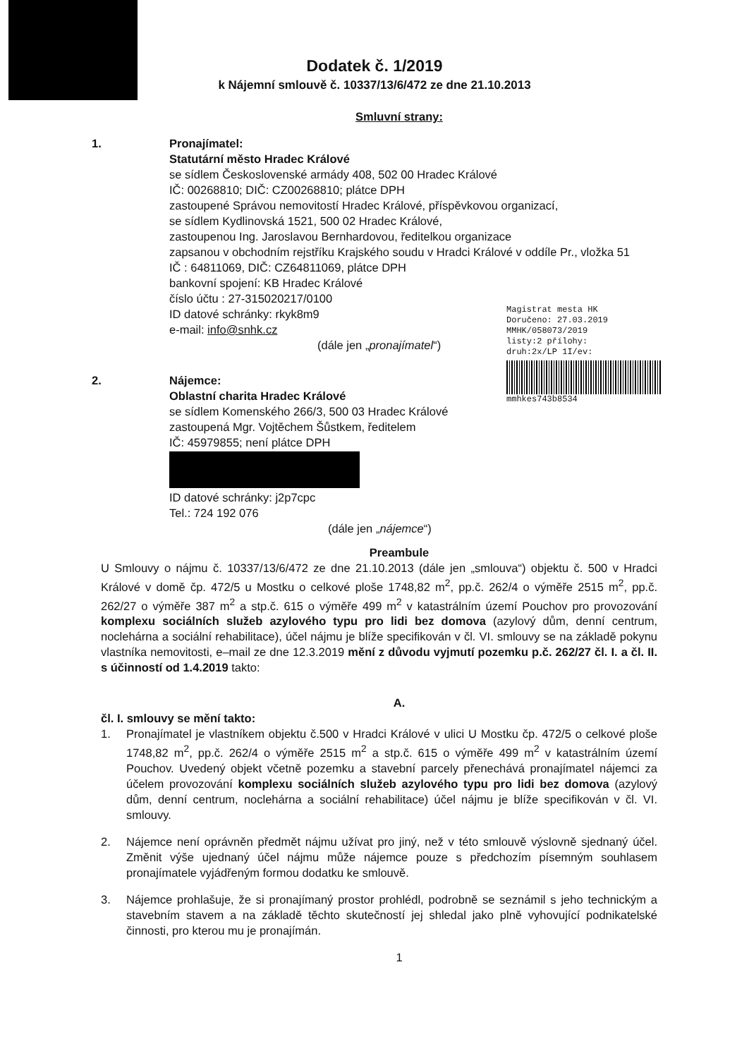Dodatek č. 1/2019
k Nájemní smlouvě č. 10337/13/6/472 ze dne 21.10.2013
Smluvní strany:
1. Pronajímatel:
Statutární město Hradec Králové
se sídlem Československé armády 408, 502 00 Hradec Králové
IČ: 00268810; DIČ: CZ00268810; plátce DPH
zastoupené Správou nemovitostí Hradec Králové, příspěvkovou organizací,
se sídlem Kydlinovská 1521, 500 02 Hradec Králové,
zastoupenou Ing. Jaroslavou Bernhardovou, ředitelkou organizace
zapsanou v obchodním rejstříku Krajského soudu v Hradci Králové v oddíle Pr., vložka 51
IČ : 64811069, DIČ: CZ64811069, plátce DPH
bankovní spojení: KB Hradec Králové
číslo účtu : 27-315020217/0100
ID datové schránky: rkyk8m9
e-mail: info@snhk.cz
(dále jen „pronajímatel“)
Magistrat mesta HK
Doručeno: 27.03.2019
MMHK/058073/2019
listy:2 přílohy:
druh:2x/LP 1I/ev:
mmhkes743b8534
2. Nájemce:
Oblastní charita Hradec Králové
se sídlem Komenského 266/3, 500 03 Hradec Králové
zastoupená Mgr. Vojtěchem Šůstkem, ředitelem
IČ: 45979855; není plátce DPH
ID datové schránky: j2p7cpc
Tel.: 724 192 076
(dále jen „nájemce“)
Preambule
U Smlouvy o nájmu č. 10337/13/6/472 ze dne 21.10.2013 (dále jen „smlouva“) objektu č. 500 v Hradci Králové v domě čp. 472/5 u Mostku o celkové ploše 1748,82 m<sup>2</sup>, pp.č. 262/4 o výměře 2515 m<sup>2</sup>, pp.č. 262/27 o výměře 387 m<sup>2</sup> a stp.č. 615 o výměře 499 m<sup>2</sup> v katastrálním území Pouchov pro provozování komplexu sociálních služeb azylového typu pro lidi bez domova (azylový dům, denní centrum, noclehárna a sociální rehabilitace), účel nájmu je blíže specifikován v čl. VI. smlouvy se na základě pokynu vlastníka nemovitosti, e–mail ze dne 12.3.2019 mění z důvodu vyjmutí pozemku p.č. 262/27 čl. I. a čl. II. s účinností od 1.4.2019 takto:
A.
čl. I. smlouvy se mění takto:
1. Pronajímatel je vlastníkem objektu č.500 v Hradci Králové v ulici U Mostku čp. 472/5 o celkové ploše 1748,82 m<sup>2</sup>, pp.č. 262/4 o výměře 2515 m<sup>2</sup> a stp.č. 615 o výměře 499 m<sup>2</sup> v katastrálním území Pouchov. Uvedený objekt včetně pozemku a stavební parcely přenechává pronajímatel nájemci za účelem provozování komplexu sociálních služeb azylového typu pro lidi bez domova (azylový dům, denní centrum, noclehárna a sociální rehabilitace) účel nájmu je blíže specifikován v čl. VI. smlouvy.
2. Nájemce není oprávněn předmět nájmu užívat pro jiný, než v této smlouvě výslovně sjednaný účel. Změnit výše ujednaný účel nájmu může nájemce pouze s předchozím písemným souhlasem pronajímatele vyjádřeným formou dodatku ke smlouvě.
3. Nájemce prohlašuje, že si pronajímaný prostor prohlédl, podrobně se seznámil s jeho technickým a stavebním stavem a na základě těchto skutečností jej shledal jako plně vyhovující podnikatelské činnosti, pro kterou mu je pronajímán.
1